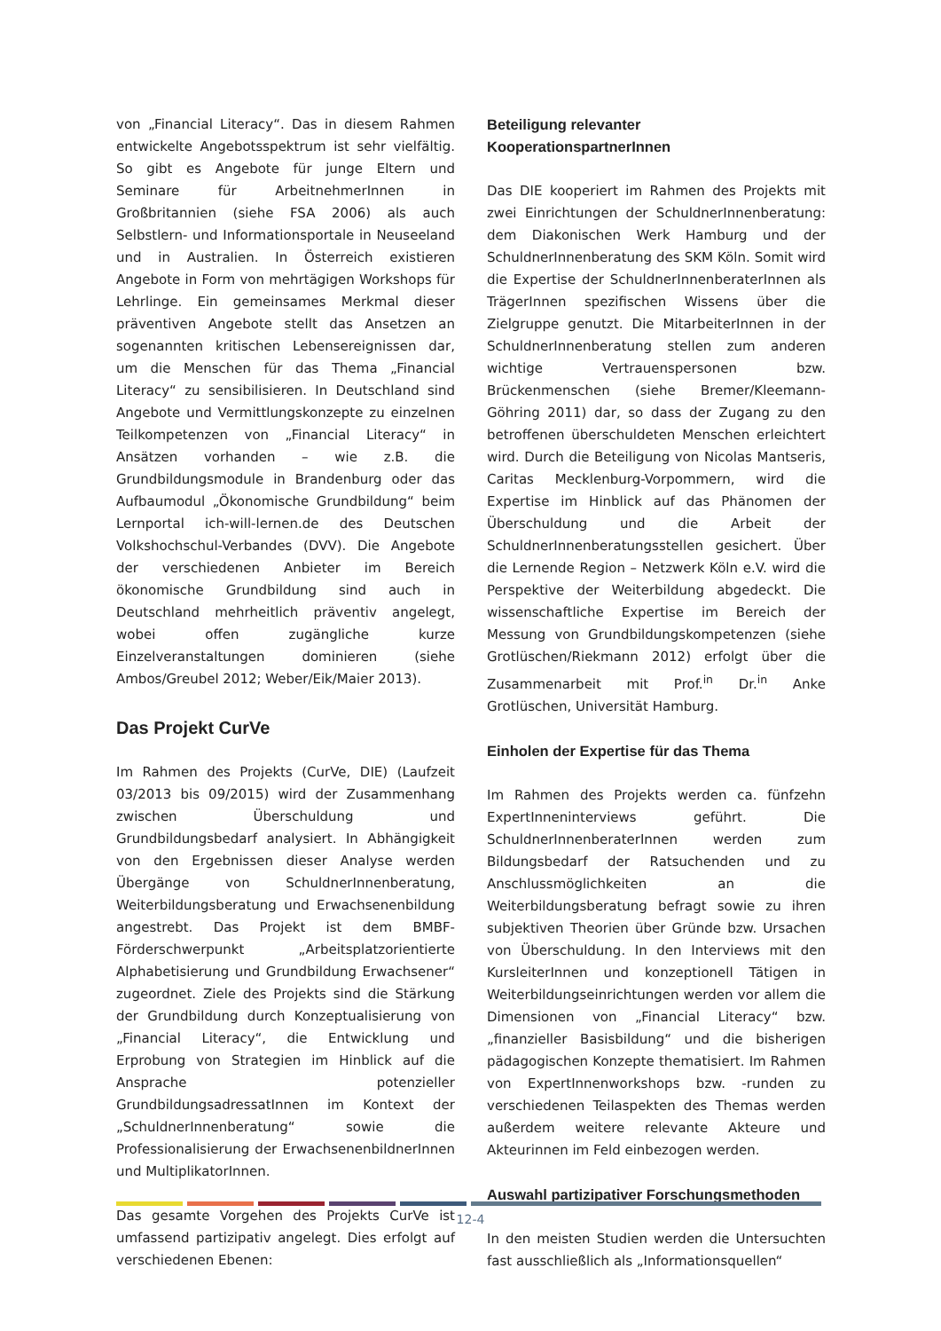von „Financial Literacy“. Das in diesem Rahmen entwickelte Angebotsspektrum ist sehr vielfältig. So gibt es Angebote für junge Eltern und Seminare für ArbeitnehmerInnen in Großbritannien (siehe FSA 2006) als auch Selbstlern- und Informationsportale in Neuseeland und in Australien. In Österreich existieren Angebote in Form von mehrtägigen Workshops für Lehrlinge. Ein gemeinsames Merkmal dieser präventiven Angebote stellt das Ansetzen an sogenannten kritischen Lebensereignissen dar, um die Menschen für das Thema „Financial Literacy“ zu sensibilisieren. In Deutschland sind Angebote und Vermittlungskonzepte zu einzelnen Teilkompetenzen von „Financial Literacy“ in Ansätzen vorhanden – wie z.B. die Grundbildungsmodule in Brandenburg oder das Aufbaumodul „Ökonomische Grundbildung“ beim Lernportal ich-will-lernen.de des Deutschen Volkshochschul-Verbandes (DVV). Die Angebote der verschiedenen Anbieter im Bereich ökonomische Grundbildung sind auch in Deutschland mehrheitlich präventiv angelegt, wobei offen zugängliche kurze Einzelveranstaltungen dominieren (siehe Ambos/Greubel 2012; Weber/Eik/Maier 2013).
Das Projekt CurVe
Im Rahmen des Projekts (CurVe, DIE) (Laufzeit 03/2013 bis 09/2015) wird der Zusammenhang zwischen Überschuldung und Grundbildungsbedarf analysiert. In Abhängigkeit von den Ergebnissen dieser Analyse werden Übergänge von SchuldnerInnenberatung, Weiterbildungsberatung und Erwachsenenbildung angestrebt. Das Projekt ist dem BMBF-Förderschwerpunkt „Arbeitsplatzorientierte Alphabetisierung und Grundbildung Erwachsener“ zugeordnet. Ziele des Projekts sind die Stärkung der Grundbildung durch Konzeptualisierung von „Financial Literacy“, die Entwicklung und Erprobung von Strategien im Hinblick auf die Ansprache potenzieller GrundbildungsadressatInnen im Kontext der „SchuldnerInnenberatung“ sowie die Professionalisierung der ErwachsenenbildnerInnen und MultiplikatorInnen.
Das gesamte Vorgehen des Projekts CurVe ist umfassend partizipativ angelegt. Dies erfolgt auf verschiedenen Ebenen:
Beteiligung relevanter
KooperationspartnerInnen
Das DIE kooperiert im Rahmen des Projekts mit zwei Einrichtungen der SchuldnerInnenberatung: dem Diakonischen Werk Hamburg und der SchuldnerInnenberatung des SKM Köln. Somit wird die Expertise der SchuldnerInnenberaterInnen als TrägerInnen spezifischen Wissens über die Zielgruppe genutzt. Die MitarbeiterInnen in der SchuldnerInnenberatung stellen zum anderen wichtige Vertrauenspersonen bzw. Brückenmenschen (siehe Bremer/Kleemann-Göhring 2011) dar, so dass der Zugang zu den betroffenen überschuldeten Menschen erleichtert wird. Durch die Beteiligung von Nicolas Mantseris, Caritas Mecklenburg-Vorpommern, wird die Expertise im Hinblick auf das Phänomen der Überschuldung und die Arbeit der SchuldnerInnenberatungsstellen gesichert. Über die Lernende Region – Netzwerk Köln e.V. wird die Perspektive der Weiterbildung abgedeckt. Die wissenschaftliche Expertise im Bereich der Messung von Grundbildungskompetenzen (siehe Grotlüschen/Riekmann 2012) erfolgt über die Zusammenarbeit mit Prof.<sup>in</sup> Dr.<sup>in</sup> Anke Grotlüschen, Universität Hamburg.
Einholen der Expertise für das Thema
Im Rahmen des Projekts werden ca. fünfzehn ExpertInneninterviews geführt. Die SchuldnerInnenberaterInnen werden zum Bildungsbedarf der Ratsuchenden und zu Anschlussmöglichkeiten an die Weiterbildungsberatung befragt sowie zu ihren subjektiven Theorien über Gründe bzw. Ursachen von Überschuldung. In den Interviews mit den KursleiterInnen und konzeptionell Tätigen in Weiterbildungseinrichtungen werden vor allem die Dimensionen von „Financial Literacy“ bzw. „finanzieller Basisbildung“ und die bisherigen pädagogischen Konzepte thematisiert. Im Rahmen von ExpertInnenworkshops bzw. -runden zu verschiedenen Teilaspekten des Themas werden außerdem weitere relevante Akteure und Akteurinnen im Feld einbezogen werden.
Auswahl partizipativer Forschungsmethoden
In den meisten Studien werden die Untersuchten fast ausschließlich als „Informationsquellen“
12-4